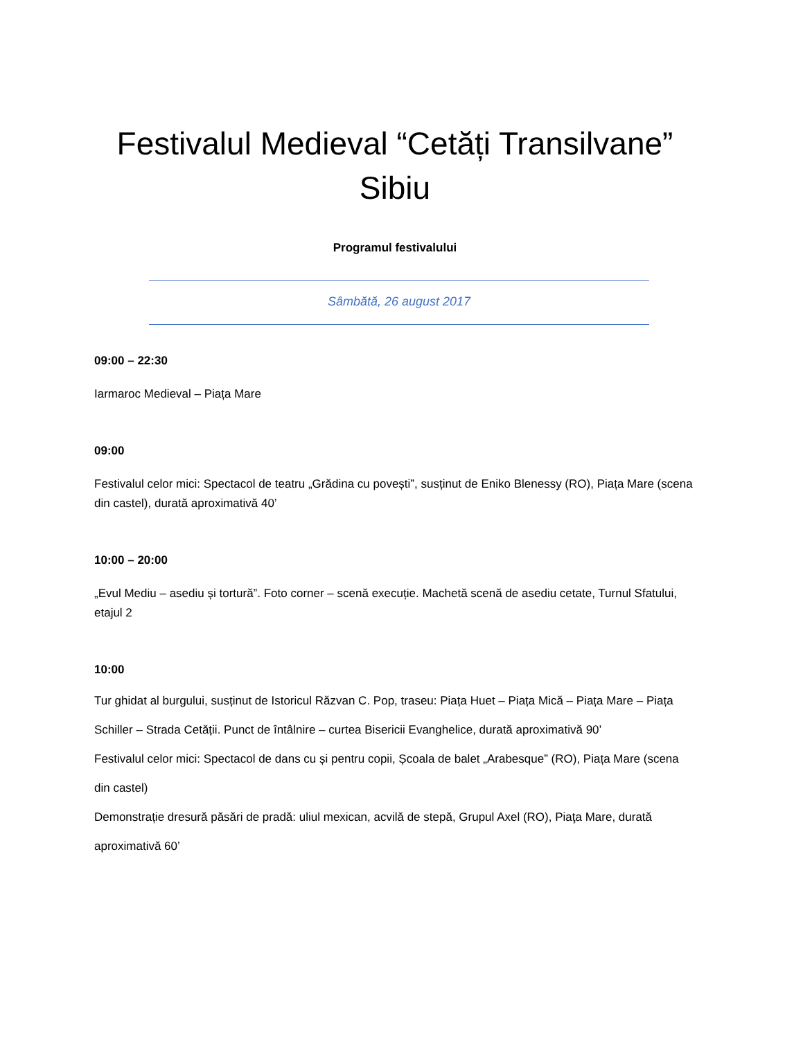Festivalul Medieval “Cetăți Transilvane”
Sibiu
Programul festivalului
Sâmbătă, 26 august 2017
09:00 – 22:30
Iarmaroc Medieval – Piața Mare
09:00
Festivalul celor mici: Spectacol de teatru „Grădina cu povești”, susținut de Eniko Blenessy (RO), Piața Mare (scena din castel), durată aproximativă 40’
10:00 – 20:00
„Evul Mediu – asediu și tortură”. Foto corner – scenă execuție. Machetă scenă de asediu cetate, Turnul Sfatului, etajul 2
10:00
Tur ghidat al burgului, susținut de Istoricul Răzvan C. Pop, traseu: Piața Huet – Piața Mică – Piața Mare – Piața Schiller – Strada Cetății. Punct de întâlnire – curtea Bisericii Evanghelice, durată aproximativă 90’
Festivalul celor mici: Spectacol de dans cu și pentru copii, Școala de balet „Arabesque” (RO), Piața Mare (scena din castel)
Demonstrație dresură păsări de pradă: uliul mexican, acvilă de stepă, Grupul Axel (RO), Piaţa Mare, durată aproximativă 60’